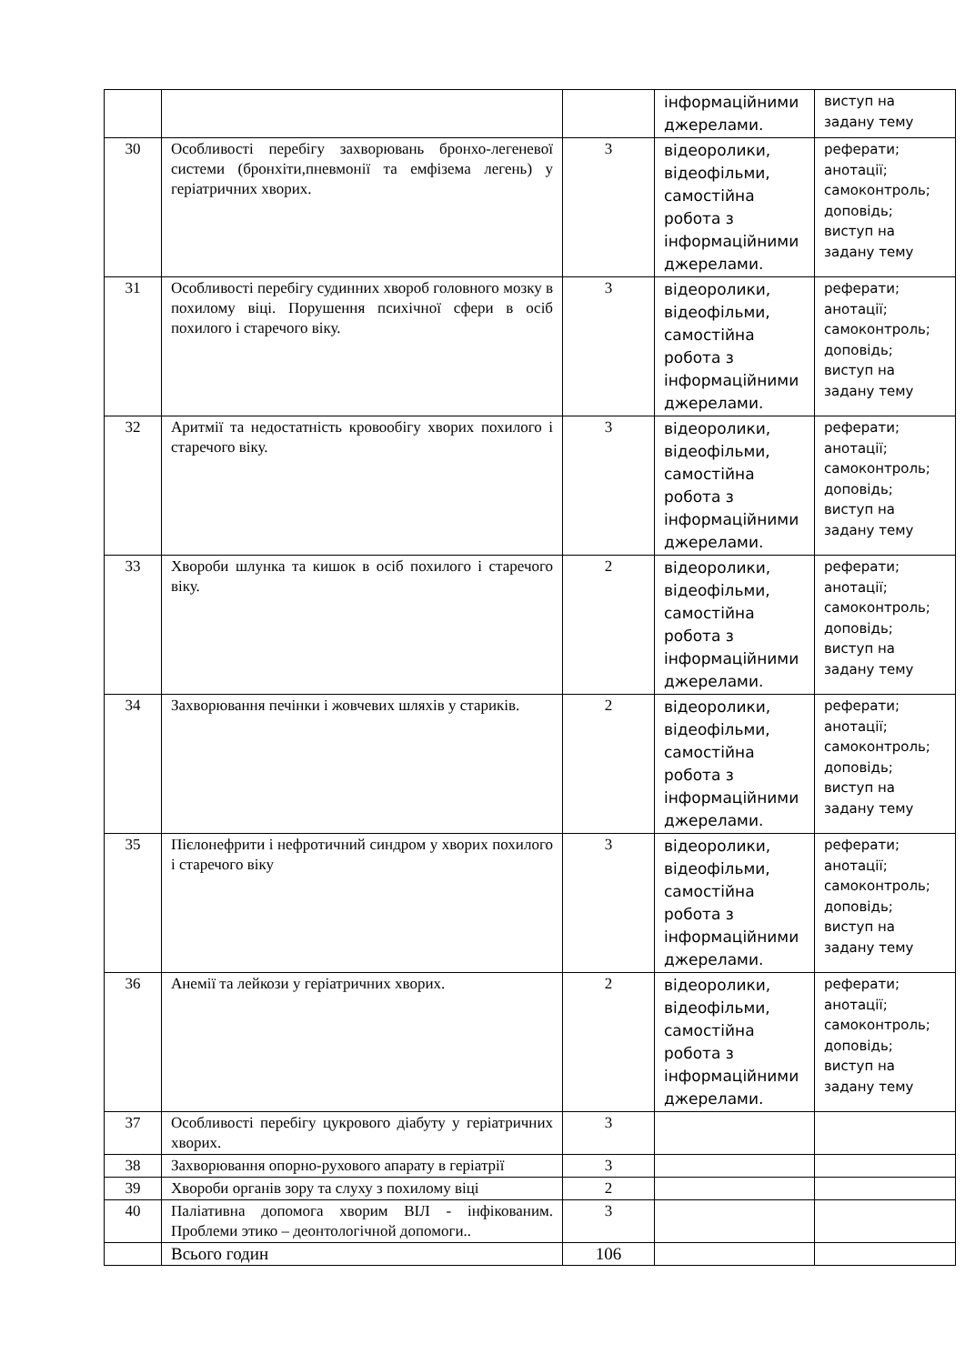| | | | інформаційними джерелами. | виступ на задану тему |
| 30 | Особливості перебігу захворювань бронхо-легеневої системи (бронхіти,пневмонії та емфізема легень) у геріатричних хворих. | 3 | відеоролики, відеофільми, самостійна робота з інформаційними джерелами. | реферати; анотації; самоконтроль; доповідь; виступ на задану тему |
| 31 | Особливості перебігу судинних хвороб головного мозку в похилому віці. Порушення психічної сфери в осіб похилого і старечого віку. | 3 | відеоролики, відеофільми, самостійна робота з інформаційними джерелами. | реферати; анотації; самоконтроль; доповідь; виступ на задану тему |
| 32 | Аритмії та недостатність кровообігу хворих похилого і старечого віку. | 3 | відеоролики, відеофільми, самостійна робота з інформаційними джерелами. | реферати; анотації; самоконтроль; доповідь; виступ на задану тему |
| 33 | Хвороби шлунка та кишок в осіб похилого і старечого віку. | 2 | відеоролики, відеофільми, самостійна робота з інформаційними джерелами. | реферати; анотації; самоконтроль; доповідь; виступ на задану тему |
| 34 | Захворювання печінки і жовчевих шляхів у стариків. | 2 | відеоролики, відеофільми, самостійна робота з інформаційними джерелами. | реферати; анотації; самоконтроль; доповідь; виступ на задану тему |
| 35 | Пієлонефрити і нефротичний синдром у хворих похилого і старечого віку | 3 | відеоролики, відеофільми, самостійна робота з інформаційними джерелами. | реферати; анотації; самоконтроль; доповідь; виступ на задану тему |
| 36 | Анемії та лейкози у геріатричних хворих. | 2 | відеоролики, відеофільми, самостійна робота з інформаційними джерелами. | реферати; анотації; самоконтроль; доповідь; виступ на задану тему |
| 37 | Особливості перебігу цукрового діабуту у геріатричних хворих. | 3 | | |
| 38 | Захворювання опорно-рухового апарату в геріатрії | 3 | | |
| 39 | Хвороби органів зору та слуху з похилому віці | 2 | | |
| 40 | Паліативна допомога хворим ВІЛ - інфікованим. Проблеми этико – деонтологічной допомоги.. | 3 | | |
| | Всього годин | 106 | | |